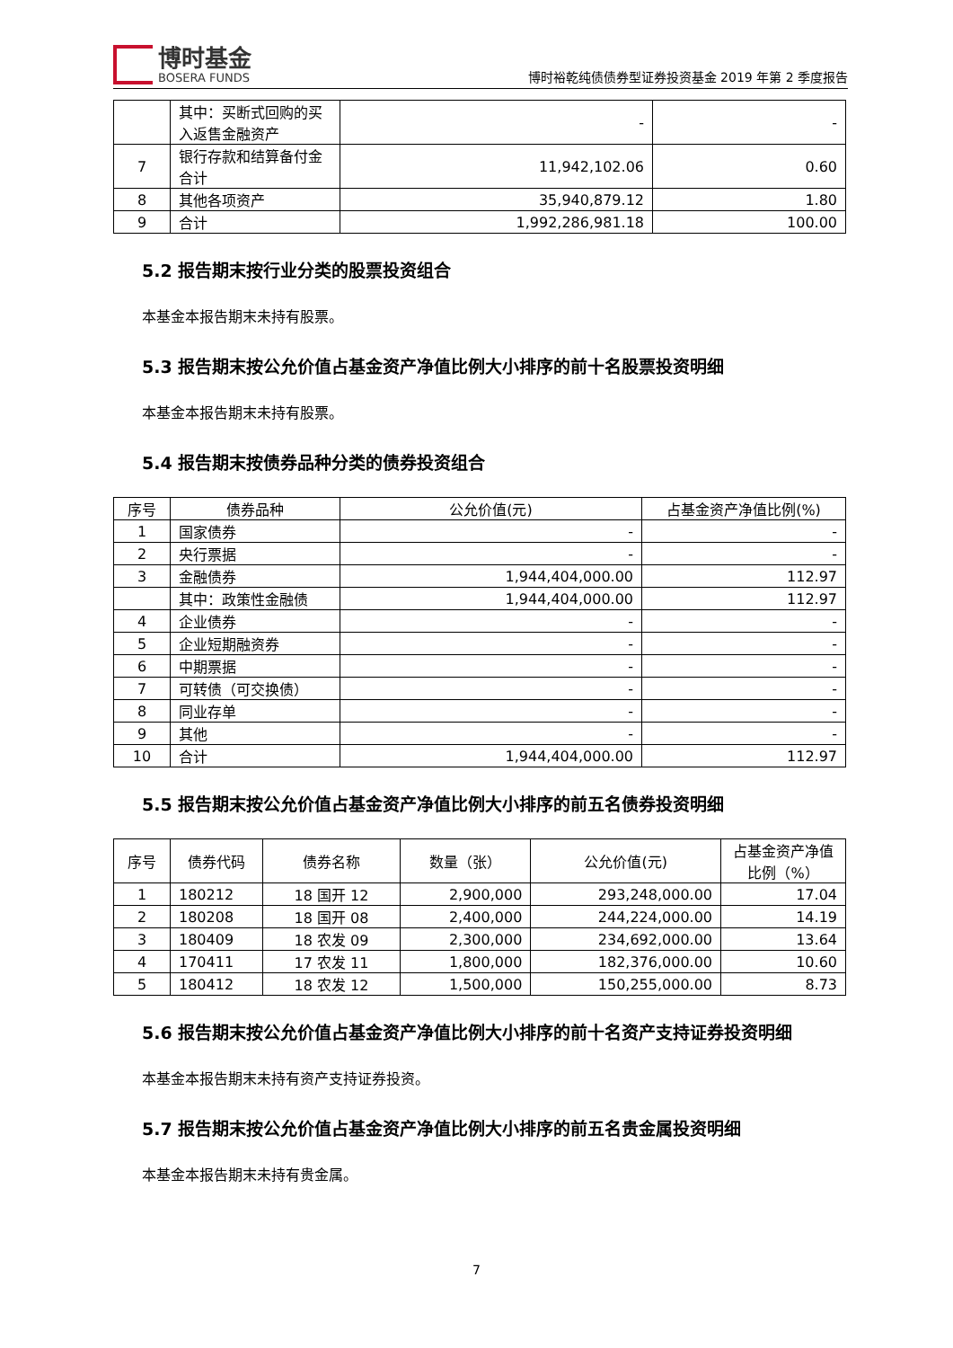博时基金
BOSERA FUNDS
博时裕乾纯债债券型证券投资基金 2019 年第 2 季度报告
| | 其中：买断式回购的买入返售金融资产 | - | - |
| 7 | 银行存款和结算备付金合计 | 11,942,102.06 | 0.60 |
| 8 | 其他各项资产 | 35,940,879.12 | 1.80 |
| 9 | 合计 | 1,992,286,981.18 | 100.00 |
5.2 报告期末按行业分类的股票投资组合
本基金本报告期末未持有股票。
5.3 报告期末按公允价值占基金资产净值比例大小排序的前十名股票投资明细
本基金本报告期末未持有股票。
5.4 报告期末按债券品种分类的债券投资组合
| 序号 | 债券品种 | 公允价值(元) | 占基金资产净值比例(%) |
| --- | --- | --- | --- |
| 1 | 国家债券 | - | - |
| 2 | 央行票据 | - | - |
| 3 | 金融债券 | 1,944,404,000.00 | 112.97 |
| | 其中：政策性金融债 | 1,944,404,000.00 | 112.97 |
| 4 | 企业债券 | - | - |
| 5 | 企业短期融资券 | - | - |
| 6 | 中期票据 | - | - |
| 7 | 可转债（可交换债） | - | - |
| 8 | 同业存单 | - | - |
| 9 | 其他 | - | - |
| 10 | 合计 | 1,944,404,000.00 | 112.97 |
5.5 报告期末按公允价值占基金资产净值比例大小排序的前五名债券投资明细
| 序号 | 债券代码 | 债券名称 | 数量（张） | 公允价值(元) | 占基金资产净值比例（%） |
| --- | --- | --- | --- | --- | --- |
| 1 | 180212 | 18 国开 12 | 2,900,000 | 293,248,000.00 | 17.04 |
| 2 | 180208 | 18 国开 08 | 2,400,000 | 244,224,000.00 | 14.19 |
| 3 | 180409 | 18 农发 09 | 2,300,000 | 234,692,000.00 | 13.64 |
| 4 | 170411 | 17 农发 11 | 1,800,000 | 182,376,000.00 | 10.60 |
| 5 | 180412 | 18 农发 12 | 1,500,000 | 150,255,000.00 | 8.73 |
5.6 报告期末按公允价值占基金资产净值比例大小排序的前十名资产支持证券投资明细
本基金本报告期末未持有资产支持证券投资。
5.7 报告期末按公允价值占基金资产净值比例大小排序的前五名贵金属投资明细
本基金本报告期末未持有贵金属。
7